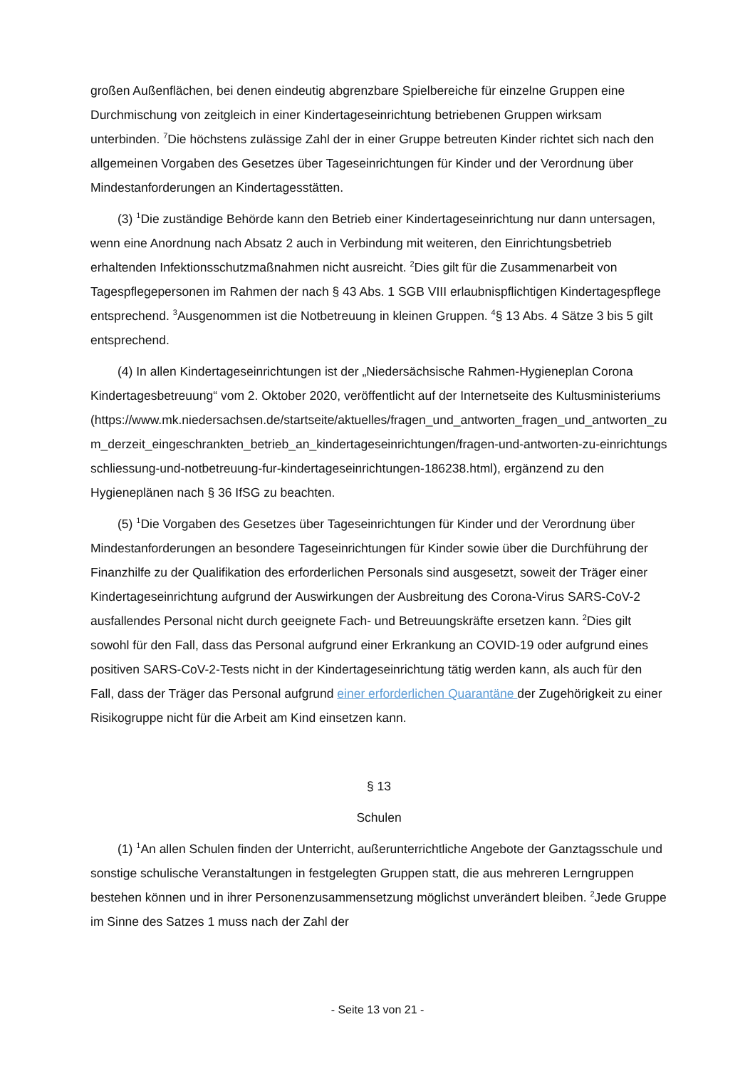großen Außenflächen, bei denen eindeutig abgrenzbare Spielbereiche für einzelne Gruppen eine Durchmischung von zeitgleich in einer Kindertageseinrichtung betriebenen Gruppen wirksam unterbinden. <sup>7</sup>Die höchstens zulässige Zahl der in einer Gruppe betreuten Kinder richtet sich nach den allgemeinen Vorgaben des Gesetzes über Tageseinrichtungen für Kinder und der Verordnung über Mindestanforderungen an Kindertagesstätten.
(3) <sup>1</sup>Die zuständige Behörde kann den Betrieb einer Kindertageseinrichtung nur dann untersagen, wenn eine Anordnung nach Absatz 2 auch in Verbindung mit weiteren, den Einrichtungsbetrieb erhaltenden Infektionsschutzmaßnahmen nicht ausreicht. <sup>2</sup>Dies gilt für die Zusammenarbeit von Tagespflegepersonen im Rahmen der nach § 43 Abs. 1 SGB VIII erlaubnispflichtigen Kindertagespflege entsprechend. <sup>3</sup>Ausgenommen ist die Notbetreuung in kleinen Gruppen. <sup>4</sup>§ 13 Abs. 4 Sätze 3 bis 5 gilt entsprechend.
(4) In allen Kindertageseinrichtungen ist der „Niedersächsische Rahmen-Hygieneplan Corona Kindertagesbetreuung“ vom 2. Oktober 2020, veröffentlicht auf der Internetseite des Kultusministeriums (https://www.mk.niedersachsen.de/startseite/aktuelles/fragen_und_antworten_fragen_und_antworten_zum_derzeit_eingeschrankten_betrieb_an_kindertageseinrichtungen/fragen-und-antworten-zu-einrichtungsschliessung-und-notbetreuung-fur-kindertageseinrichtungen-186238.html), ergänzend zu den Hygieneplänen nach § 36 IfSG zu beachten.
(5) <sup>1</sup>Die Vorgaben des Gesetzes über Tageseinrichtungen für Kinder und der Verordnung über Mindestanforderungen an besondere Tageseinrichtungen für Kinder sowie über die Durchführung der Finanzhilfe zu der Qualifikation des erforderlichen Personals sind ausgesetzt, soweit der Träger einer Kindertageseinrichtung aufgrund der Auswirkungen der Ausbreitung des Corona-Virus SARS-CoV-2 ausfallendes Personal nicht durch geeignete Fach- und Betreuungskräfte ersetzen kann. <sup>2</sup>Dies gilt sowohl für den Fall, dass das Personal aufgrund einer Erkrankung an COVID-19 oder aufgrund eines positiven SARS-CoV-2-Tests nicht in der Kindertageseinrichtung tätig werden kann, als auch für den Fall, dass der Träger das Personal aufgrund einer erforderlichen Quarantäne der Zugehörigkeit zu einer Risikogruppe nicht für die Arbeit am Kind einsetzen kann.
§ 13
Schulen
(1) <sup>1</sup>An allen Schulen finden der Unterricht, außerunterrichtliche Angebote der Ganztagsschule und sonstige schulische Veranstaltungen in festgelegten Gruppen statt, die aus mehreren Lerngruppen bestehen können und in ihrer Personenzusammensetzung möglichst unverändert bleiben. <sup>2</sup>Jede Gruppe im Sinne des Satzes 1 muss nach der Zahl der
- Seite 13 von 21 -